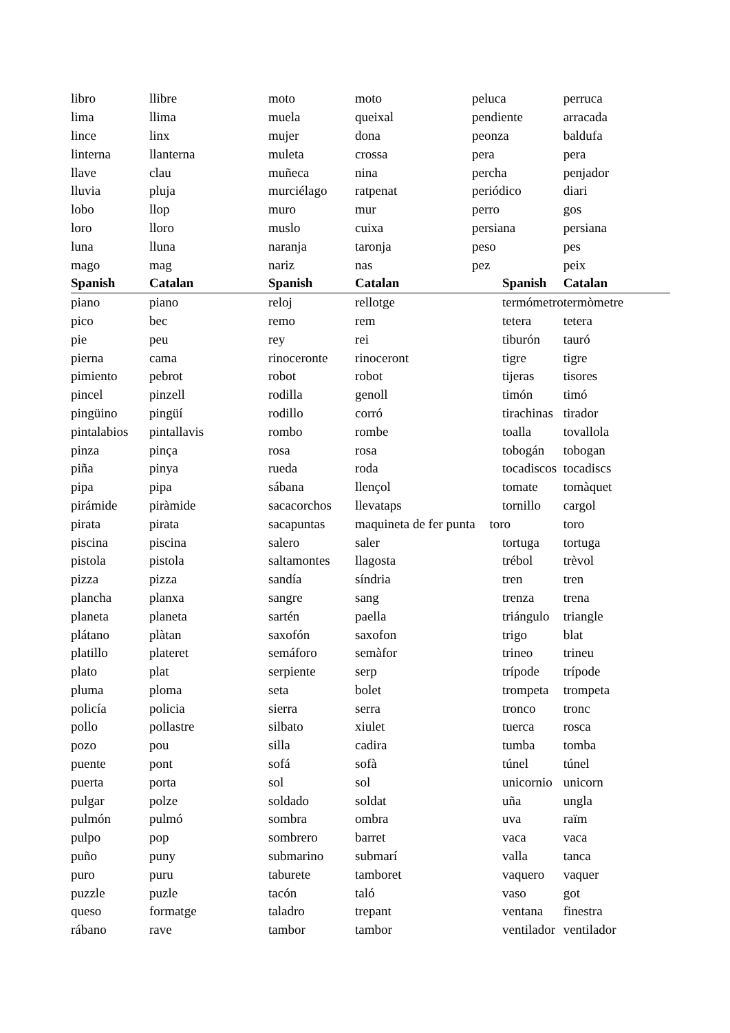| libro | llibre | moto | moto | peluca | perruca |
| lima | llima | muela | queixal | pendiente | arracada |
| lince | linx | mujer | dona | peonza | baldufa |
| linterna | llanterna | muleta | crossa | pera | pera |
| llave | clau | muñeca | nina | percha | penjador |
| lluvia | pluja | murciélago | ratpenat | periódico | diari |
| lobo | llop | muro | mur | perro | gos |
| loro | lloro | muslo | cuixa | persiana | persiana |
| luna | lluna | naranja | taronja | peso | pes |
| mago | mag | nariz | nas | pez | peix |
| Spanish | Catalan | Spanish | Catalan | Spanish | Catalan |
| piano | piano | reloj | rellotge | termómetro | termòmetre |
| pico | bec | remo | rem | tetera | tetera |
| pie | peu | rey | rei | tiburón | tauró |
| pierna | cama | rinoceronte | rinoceront | tigre | tigre |
| pimiento | pebrot | robot | robot | tijeras | tisores |
| pincel | pinzell | rodilla | genoll | timón | timó |
| pingüino | pingüí | rodillo | corró | tirachinas | tirador |
| pintalabios | pintallavis | rombo | rombe | toalla | tovallola |
| pinza | pinça | rosa | rosa | tobogán | tobogan |
| piña | pinya | rueda | roda | tocadiscos | tocadiscs |
| pipa | pipa | sábana | llençol | tomate | tomàquet |
| pirámide | piràmide | sacacorchos | llevataps | tornillo | cargol |
| pirata | pirata | sacapuntas | maquineta de fer punta toro | | toro |
| piscina | piscina | salero | saler | tortuga | tortuga |
| pistola | pistola | saltamontes | llagosta | trébol | trèvol |
| pizza | pizza | sandía | síndria | tren | tren |
| plancha | planxa | sangre | sang | trenza | trena |
| planeta | planeta | sartén | paella | triángulo | triangle |
| plátano | plàtan | saxofón | saxofon | trigo | blat |
| platillo | plateret | semáforo | semàfor | trineo | trineu |
| plato | plat | serpiente | serp | trípode | trípode |
| pluma | ploma | seta | bolet | trompeta | trompeta |
| policía | policia | sierra | serra | tronco | tronc |
| pollo | pollastre | silbato | xiulet | tuerca | rosca |
| pozo | pou | silla | cadira | tumba | tomba |
| puente | pont | sofá | sofà | túnel | túnel |
| puerta | porta | sol | sol | unicornio | unicorn |
| pulgar | polze | soldado | soldat | uña | ungla |
| pulmón | pulmó | sombra | ombra | uva | raïm |
| pulpo | pop | sombrero | barret | vaca | vaca |
| puño | puny | submarino | submarí | valla | tanca |
| puro | puru | taburete | tamboret | vaquero | vaquer |
| puzzle | puzle | tacón | taló | vaso | got |
| queso | formatge | taladro | trepant | ventana | finestra |
| rábano | rave | tambor | tambor | ventilador | ventilador |